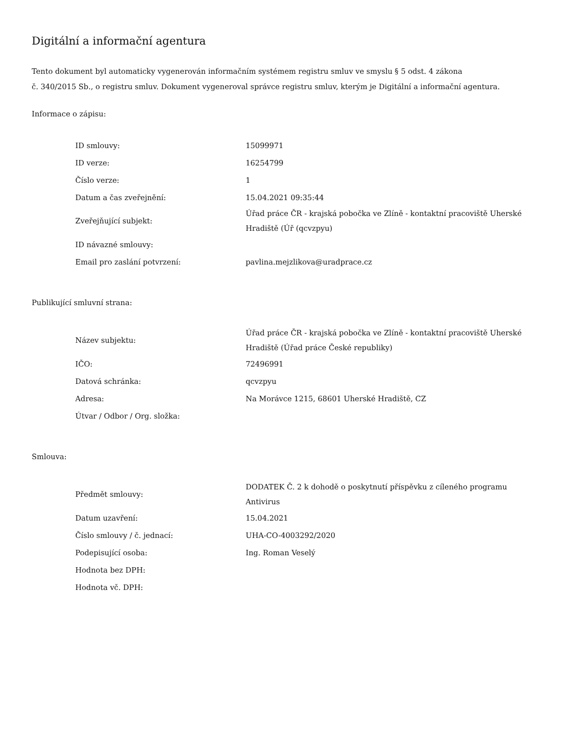Digitální a informační agentura
Tento dokument byl automaticky vygenerován informačním systémem registru smluv ve smyslu § 5 odst. 4 zákona
č. 340/2015 Sb., o registru smluv. Dokument vygeneroval správce registru smluv, kterým je Digitální a informační agentura.
Informace o zápisu:
| ID smlouvy: | 15099971 |
| ID verze: | 16254799 |
| Číslo verze: | 1 |
| Datum a čas zveřejnění: | 15.04.2021 09:35:44 |
| Zveřejňující subjekt: | Úřad práce ČR - krajská pobočka ve Zlíně - kontaktní pracoviště Uherské Hradiště (Úř (qcvzpyu) |
| ID návazné smlouvy: | |
| Email pro zaslání potvrzení: | pavlina.mejzlikova@uradprace.cz |
Publikující smluvní strana:
| Název subjektu: | Úřad práce ČR - krajská pobočka ve Zlíně - kontaktní pracoviště Uherské Hradiště (Úřad práce České republiky) |
| IČO: | 72496991 |
| Datová schránka: | qcvzpyu |
| Adresa: | Na Morávce 1215, 68601 Uherské Hradiště, CZ |
| Útvar / Odbor / Org. složka: | |
Smlouva:
| Předmět smlouvy: | DODATEK Č. 2 k dohodě o poskytnutí příspěvku z cíleného programu Antivirus |
| Datum uzavření: | 15.04.2021 |
| Číslo smlouvy / č. jednací: | UHA-CO-4003292/2020 |
| Podepisující osoba: | Ing. Roman Veselý |
| Hodnota bez DPH: | |
| Hodnota vč. DPH: | |